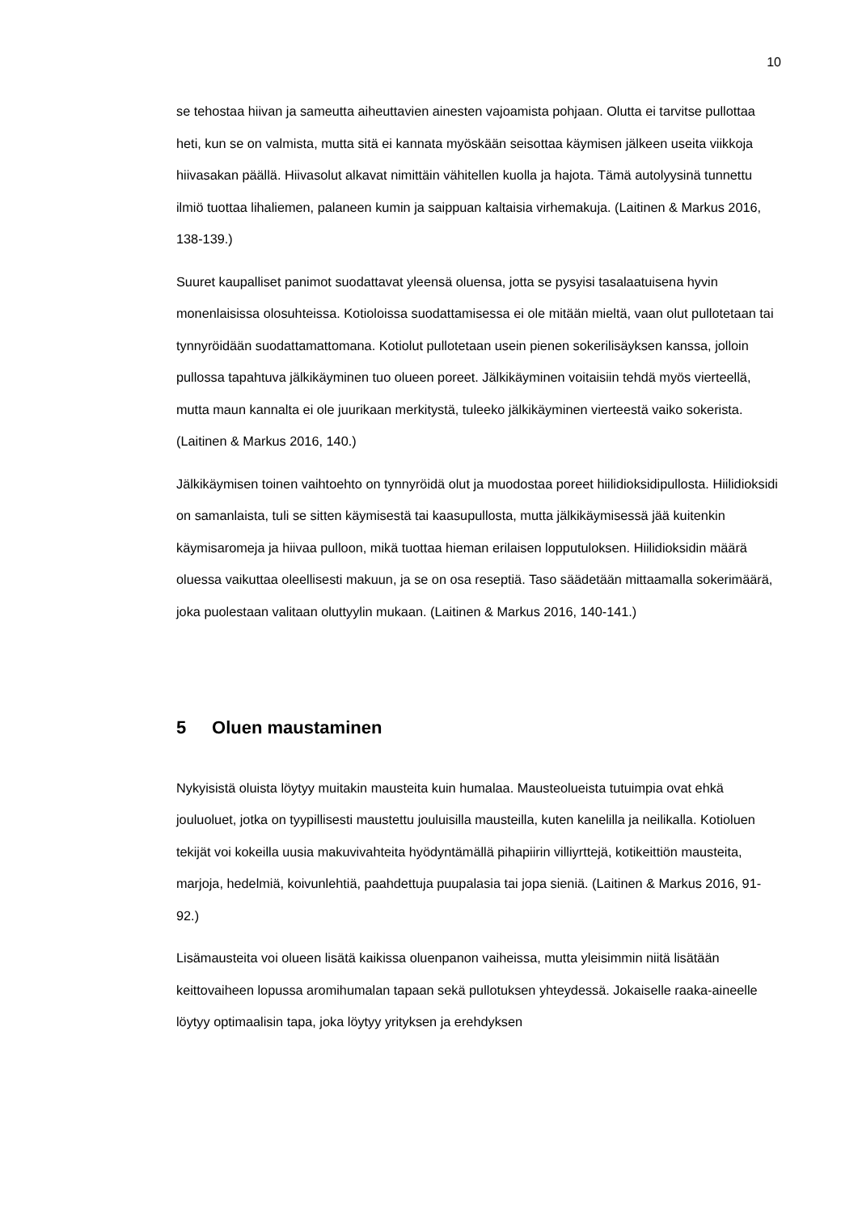10
se tehostaa hiivan ja sameutta aiheuttavien ainesten vajoamista pohjaan. Olutta ei tarvitse pullottaa heti, kun se on valmista, mutta sitä ei kannata myöskään seisottaa käymisen jälkeen useita viikkoja hiivasakan päällä. Hiivasolut alkavat nimittäin vähitellen kuolla ja hajota. Tämä autolyysinä tunnettu ilmiö tuottaa lihaliemen, palaneen kumin ja saippuan kaltaisia virhemakuja. (Laitinen & Markus 2016, 138-139.)
Suuret kaupalliset panimot suodattavat yleensä oluensa, jotta se pysyisi tasalaatuisena hyvin monenlaisissa olosuhteissa. Kotioloissa suodattamisessa ei ole mitään mieltä, vaan olut pullotetaan tai tynnyröidään suodattamattomana. Kotiolut pullotetaan usein pienen sokerilisäyksen kanssa, jolloin pullossa tapahtuva jälkikäyminen tuo olueen poreet. Jälkikäyminen voitaisiin tehdä myös vierteellä, mutta maun kannalta ei ole juurikaan merkitystä, tuleeko jälkikäyminen vierteestä vaiko sokerista. (Laitinen & Markus 2016, 140.)
Jälkikäymisen toinen vaihtoehto on tynnyröidä olut ja muodostaa poreet hiilidioksidipullosta. Hiilidioksidi on samanlaista, tuli se sitten käymisestä tai kaasupullosta, mutta jälkikäymisessä jää kuitenkin käymisaromeja ja hiivaa pulloon, mikä tuottaa hieman erilaisen lopputuloksen. Hiilidioksidin määrä oluessa vaikuttaa oleellisesti makuun, ja se on osa reseptiä. Taso säädetään mittaamalla sokerimäärä, joka puolestaan valitaan oluttyylin mukaan. (Laitinen & Markus 2016, 140-141.)
5 Oluen maustaminen
Nykyisistä oluista löytyy muitakin mausteita kuin humalaa. Mausteolueista tutuimpia ovat ehkä jouluoluet, jotka on tyypillisesti maustettu jouluisilla mausteilla, kuten kanelilla ja neilikalla. Kotioluen tekijät voi kokeilla uusia makuvivahteita hyödyntämällä pihapiirin villiyrttejä, kotikeittiön mausteita, marjoja, hedelmiä, koivunlehtiä, paahdettuja puupalasia tai jopa sieniä. (Laitinen & Markus 2016, 91-92.)
Lisämausteita voi olueen lisätä kaikissa oluenpanon vaiheissa, mutta yleisimmin niitä lisätään keittovaiheen lopussa aromihumalan tapaan sekä pullotuksen yhteydessä. Jokaiselle raaka-aineelle löytyy optimaalisin tapa, joka löytyy yrityksen ja erehdyksen